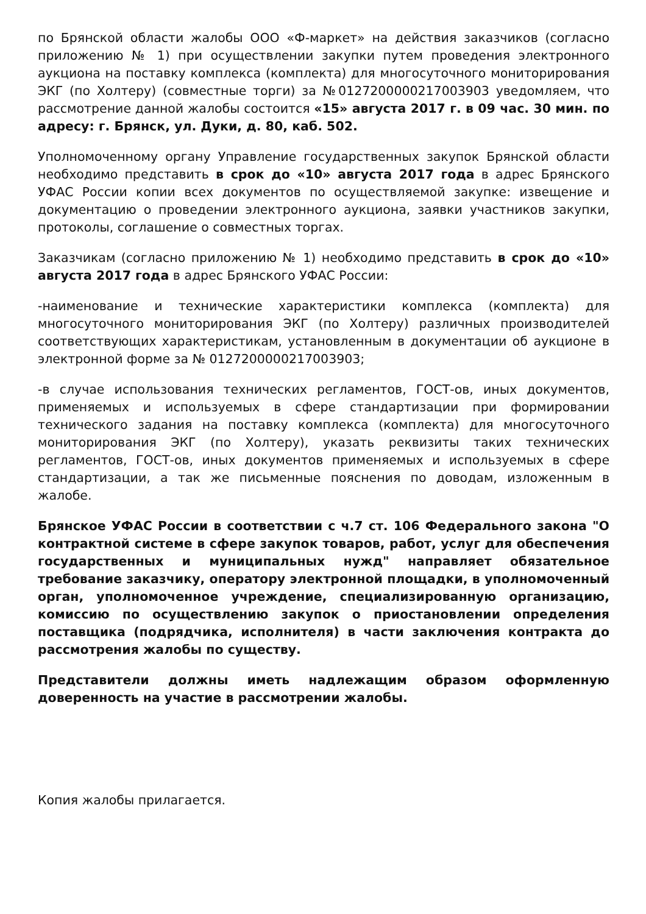по Брянской области жалобы ООО «Ф-маркет» на действия заказчиков (согласно приложению № 1) при осуществлении закупки путем проведения электронного аукциона на поставку комплекса (комплекта) для многосуточного мониторирования ЭКГ (по Холтеру) (совместные торги) за №0127200000217003903 уведомляем, что рассмотрение данной жалобы состоится «15» августа 2017 г. в 09 час. 30 мин. по адресу: г. Брянск, ул. Дуки, д. 80, каб. 502.
Уполномоченному органу Управление государственных закупок Брянской области необходимо представить в срок до «10» августа 2017 года в адрес Брянского УФАС России копии всех документов по осуществляемой закупке: извещение и документацию о проведении электронного аукциона, заявки участников закупки, протоколы, соглашение о совместных торгах.
Заказчикам (согласно приложению № 1) необходимо представить в срок до «10» августа 2017 года в адрес Брянского УФАС России:
-наименование и технические характеристики комплекса (комплекта) для многосуточного мониторирования ЭКГ (по Холтеру) различных производителей соответствующих характеристикам, установленным в документации об аукционе в электронной форме за № 0127200000217003903;
-в случае использования технических регламентов, ГОСТ-ов, иных документов, применяемых и используемых в сфере стандартизации при формировании технического задания на поставку комплекса (комплекта) для многосуточного мониторирования ЭКГ (по Холтеру), указать реквизиты таких технических регламентов, ГОСТ-ов, иных документов применяемых и используемых в сфере стандартизации, а так же письменные пояснения по доводам, изложенным в жалобе.
Брянское УФАС России в соответствии с ч.7 ст. 106 Федерального закона "О контрактной системе в сфере закупок товаров, работ, услуг для обеспечения государственных и муниципальных нужд" направляет обязательное требование заказчику, оператору электронной площадки, в уполномоченный орган, уполномоченное учреждение, специализированную организацию, комиссию по осуществлению закупок о приостановлении определения поставщика (подрядчика, исполнителя) в части заключения контракта до рассмотрения жалобы по существу.
Представители должны иметь надлежащим образом оформленную доверенность на участие в рассмотрении жалобы.
Копия жалобы прилагается.